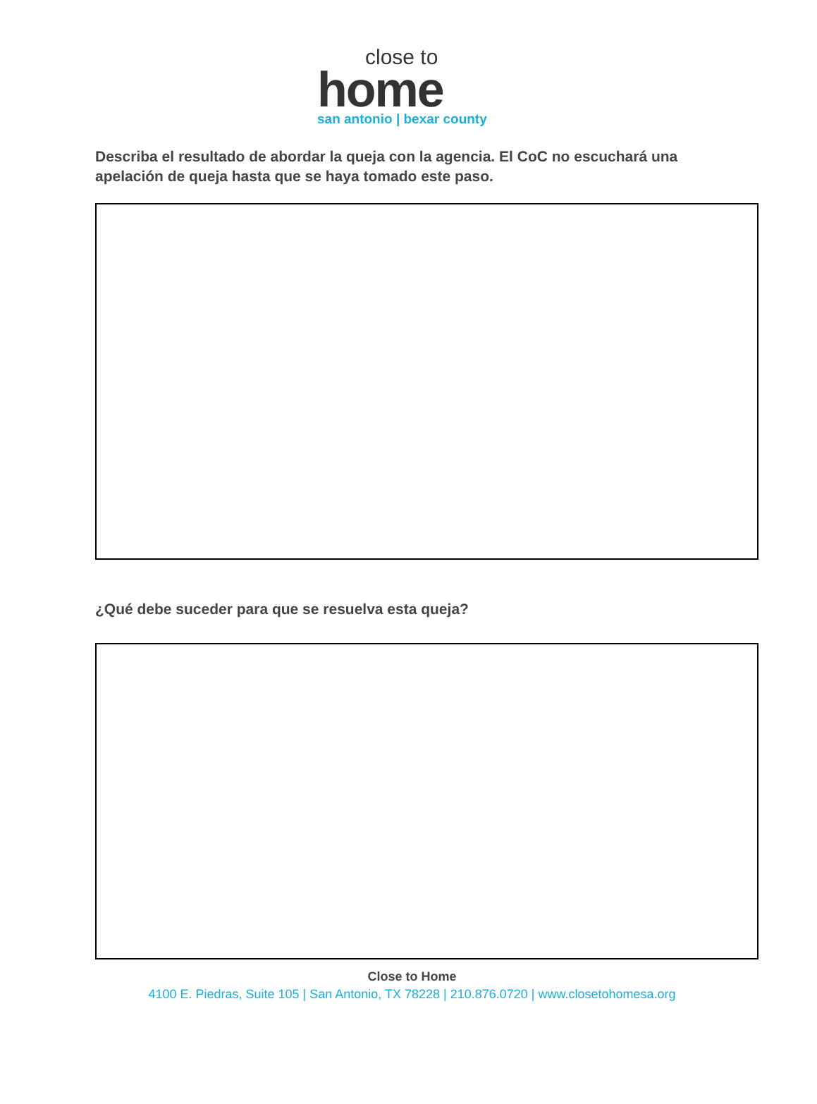close to
home
san antonio | bexar county
Describa el resultado de abordar la queja con la agencia. El CoC no escuchará una apelación de queja hasta que se haya tomado este paso.
¿Qué debe suceder para que se resuelva esta queja?
Close to Home
4100 E. Piedras, Suite 105 | San Antonio, TX 78228 | 210.876.0720 | www.closetohomesa.org